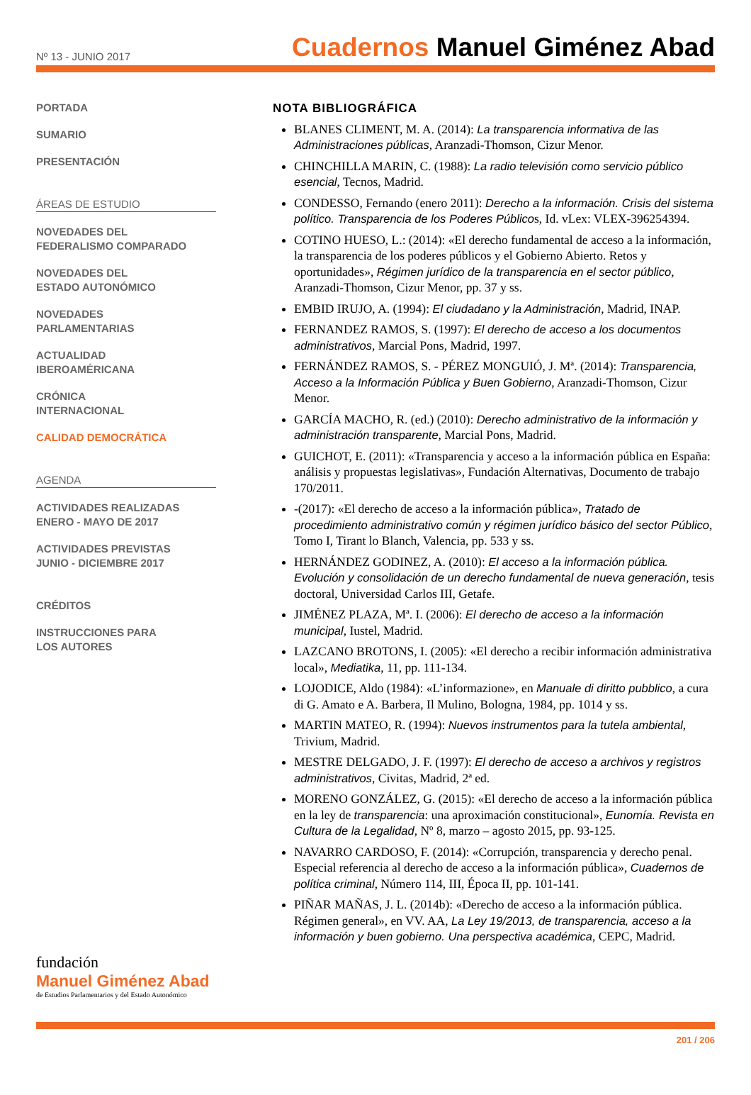Nº 13 - JUNIO 2017
Cuadernos Manuel Giménez Abad
PORTADA
SUMARIO
PRESENTACIÓN
ÁREAS DE ESTUDIO
NOVEDADES DEL
FEDERALISMO COMPARADO
NOVEDADES DEL
ESTADO AUTONÓMICO
NOVEDADES
PARLAMENTARIAS
ACTUALIDAD
IBEROAMÉRICANA
CRÓNICA
INTERNACIONAL
CALIDAD DEMOCRÁTICA
AGENDA
ACTIVIDADES REALIZADAS
ENERO - MAYO DE 2017
ACTIVIDADES PREVISTAS
JUNIO - DICIEMBRE 2017
CRÉDITOS
INSTRUCCIONES PARA
LOS AUTORES
NOTA BIBLIOGRÁFICA
BLANES CLIMENT, M. A. (2014): La transparencia informativa de las Administraciones públicas, Aranzadi-Thomson, Cizur Menor.
CHINCHILLA MARIN, C. (1988): La radio televisión como servicio público esencial, Tecnos, Madrid.
CONDESSO, Fernando (enero 2011): Derecho a la información. Crisis del sistema político. Transparencia de los Poderes Públicos, Id. vLex: VLEX-396254394.
COTINO HUESO, L.: (2014): «El derecho fundamental de acceso a la información, la transparencia de los poderes públicos y el Gobierno Abierto. Retos y oportunidades», Régimen jurídico de la transparencia en el sector público, Aranzadi-Thomson, Cizur Menor, pp. 37 y ss.
EMBID IRUJO, A. (1994): El ciudadano y la Administración, Madrid, INAP.
FERNANDEZ RAMOS, S. (1997): El derecho de acceso a los documentos administrativos, Marcial Pons, Madrid, 1997.
FERNÁNDEZ RAMOS, S. - PÉREZ MONGUIÓ, J. Mª. (2014): Transparencia, Acceso a la Información Pública y Buen Gobierno, Aranzadi-Thomson, Cizur Menor.
GARCÍA MACHO, R. (ed.) (2010): Derecho administrativo de la información y administración transparente, Marcial Pons, Madrid.
GUICHOT, E. (2011): «Transparencia y acceso a la información pública en España: análisis y propuestas legislativas», Fundación Alternativas, Documento de trabajo 170/2011.
-(2017): «El derecho de acceso a la información pública», Tratado de procedimiento administrativo común y régimen jurídico básico del sector Público, Tomo I, Tirant lo Blanch, Valencia, pp. 533 y ss.
HERNÁNDEZ GODINEZ, A. (2010): El acceso a la información pública. Evolución y consolidación de un derecho fundamental de nueva generación, tesis doctoral, Universidad Carlos III, Getafe.
JIMÉNEZ PLAZA, Mª. I. (2006): El derecho de acceso a la información municipal, Iustel, Madrid.
LAZCANO BROTONS, I. (2005): «El derecho a recibir información administrativa local», Mediatika, 11, pp. 111-134.
LOJODICE, Aldo (1984): «L’informazione», en Manuale di diritto pubblico, a cura di G. Amato e A. Barbera, Il Mulino, Bologna, 1984, pp. 1014 y ss.
MARTIN MATEO, R. (1994): Nuevos instrumentos para la tutela ambiental, Trivium, Madrid.
MESTRE DELGADO, J. F. (1997): El derecho de acceso a archivos y registros administrativos, Civitas, Madrid, 2ª ed.
MORENO GONZÁLEZ, G. (2015): «El derecho de acceso a la información pública en la ley de transparencia: una aproximación constitucional», Eunomía. Revista en Cultura de la Legalidad, Nº 8, marzo – agosto 2015, pp. 93-125.
NAVARRO CARDOSO, F. (2014): «Corrupción, transparencia y derecho penal. Especial referencia al derecho de acceso a la información pública», Cuadernos de política criminal, Número 114, III, Época II, pp. 101-141.
PIÑAR MAÑAS, J. L. (2014b): «Derecho de acceso a la información pública. Régimen general», en VV. AA, La Ley 19/2013, de transparencia, acceso a la información y buen gobierno. Una perspectiva académica, CEPC, Madrid.
fundación
Manuel Giménez Abad
de Estudios Parlamentarios y del Estado Autonómico
201 / 206